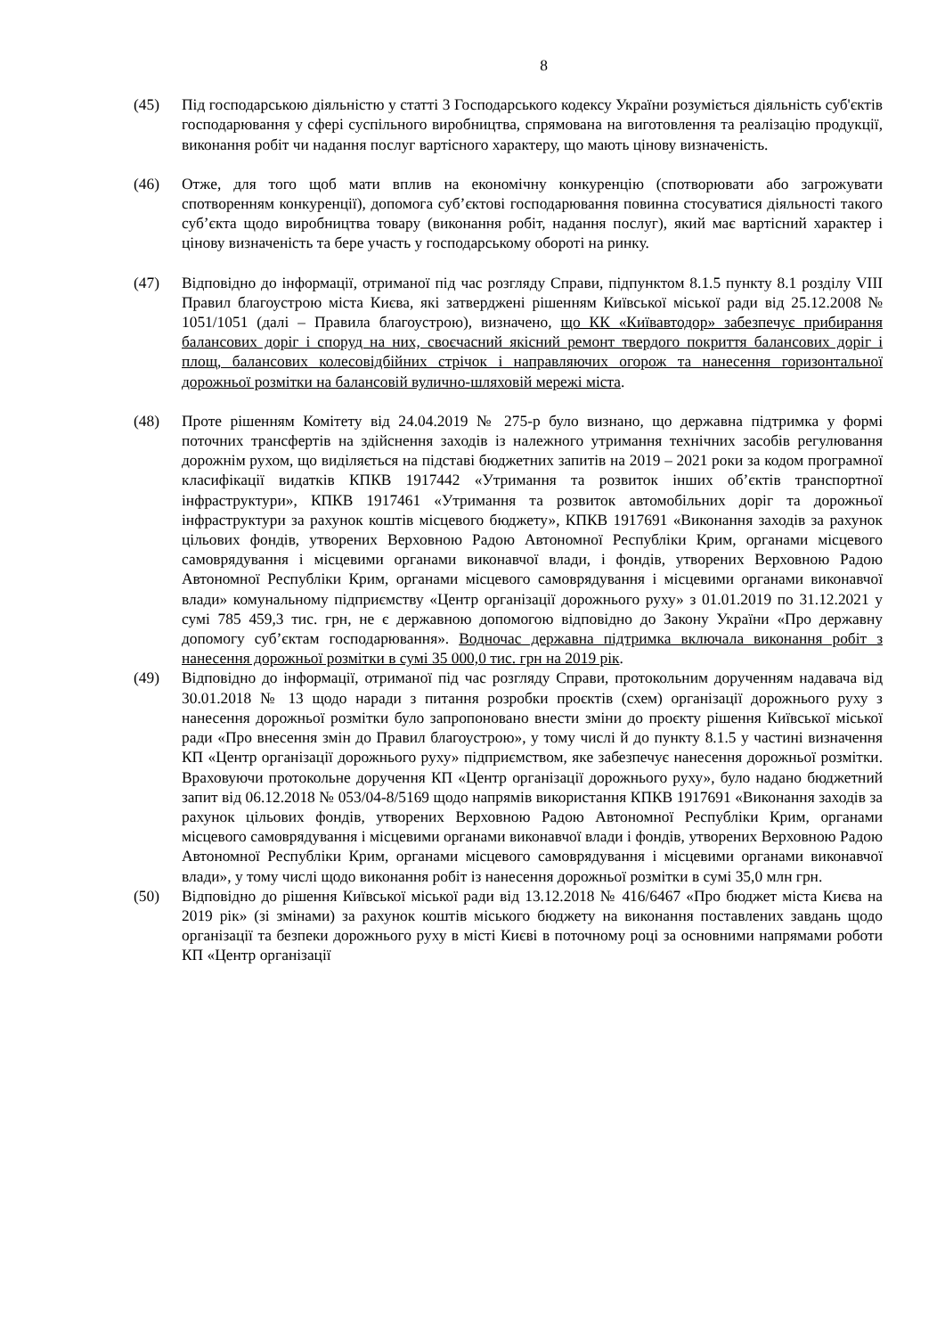8
(45) Під господарською діяльністю у статті 3 Господарського кодексу України розуміється діяльність суб'єктів господарювання у сфері суспільного виробництва, спрямована на виготовлення та реалізацію продукції, виконання робіт чи надання послуг вартісного характеру, що мають цінову визначеність.
(46) Отже, для того щоб мати вплив на економічну конкуренцію (спотворювати або загрожувати спотворенням конкуренції), допомога суб’єктові господарювання повинна стосуватися діяльності такого суб’єкта щодо виробництва товару (виконання робіт, надання послуг), який має вартісний характер і цінову визначеність та бере участь у господарському обороті на ринку.
(47) Відповідно до інформації, отриманої під час розгляду Справи, підпунктом 8.1.5 пункту 8.1 розділу VIII Правил благоустрою міста Києва, які затверджені рішенням Київської міської ради від 25.12.2008 № 1051/1051 (далі – Правила благоустрою), визначено, що КК «Київавтодор» забезпечує прибирання балансових доріг і споруд на них, своєчасний якісний ремонт твердого покриття балансових доріг і площ, балансових колесовідбійних стрічок і направляючих огорож та нанесення горизонтальної дорожньої розмітки на балансовій вулично-шляховій мережі міста.
(48) Проте рішенням Комітету від 24.04.2019 № 275-р було визнано, що державна підтримка у формі поточних трансфертів на здійснення заходів із належного утримання технічних засобів регулювання дорожнім рухом, що виділяється на підставі бюджетних запитів на 2019 – 2021 роки за кодом програмної класифікації видатків КПКВ 1917442 «Утримання та розвиток інших об’єктів транспортної інфраструктури», КПКВ 1917461 «Утримання та розвиток автомобільних доріг та дорожньої інфраструктури за рахунок коштів місцевого бюджету», КПКВ 1917691 «Виконання заходів за рахунок цільових фондів, утворених Верховною Радою Автономної Республіки Крим, органами місцевого самоврядування і місцевими органами виконавчої влади, і фондів, утворених Верховною Радою Автономної Республіки Крим, органами місцевого самоврядування і місцевими органами виконавчої влади» комунальному підприємству «Центр організації дорожнього руху» з 01.01.2019 по 31.12.2021 у сумі 785 459,3 тис. грн, не є державною допомогою відповідно до Закону України «Про державну допомогу суб’єктам господарювання». Водночас державна підтримка включала виконання робіт з нанесення дорожньої розмітки в сумі 35 000,0 тис. грн на 2019 рік.
(49) Відповідно до інформації, отриманої під час розгляду Справи, протокольним дорученням надавача від 30.01.2018 № 13 щодо наради з питання розробки проєктів (схем) організації дорожнього руху з нанесення дорожньої розмітки було запропоновано внести зміни до проєкту рішення Київської міської ради «Про внесення змін до Правил благоустрою», у тому числі й до пункту 8.1.5 у частині визначення КП «Центр організації дорожнього руху» підприємством, яке забезпечує нанесення дорожньої розмітки. Враховуючи протокольне доручення КП «Центр організації дорожнього руху», було надано бюджетний запит від 06.12.2018 № 053/04-8/5169 щодо напрямів використання КПКВ 1917691 «Виконання заходів за рахунок цільових фондів, утворених Верховною Радою Автономної Республіки Крим, органами місцевого самоврядування і місцевими органами виконавчої влади і фондів, утворених Верховною Радою Автономної Республіки Крим, органами місцевого самоврядування і місцевими органами виконавчої влади», у тому числі щодо виконання робіт із нанесення дорожньої розмітки в сумі 35,0 млн грн.
(50) Відповідно до рішення Київської міської ради від 13.12.2018 № 416/6467 «Про бюджет міста Києва на 2019 рік» (зі змінами) за рахунок коштів міського бюджету на виконання поставлених завдань щодо організації та безпеки дорожнього руху в місті Києві в поточному році за основними напрямами роботи КП «Центр організації